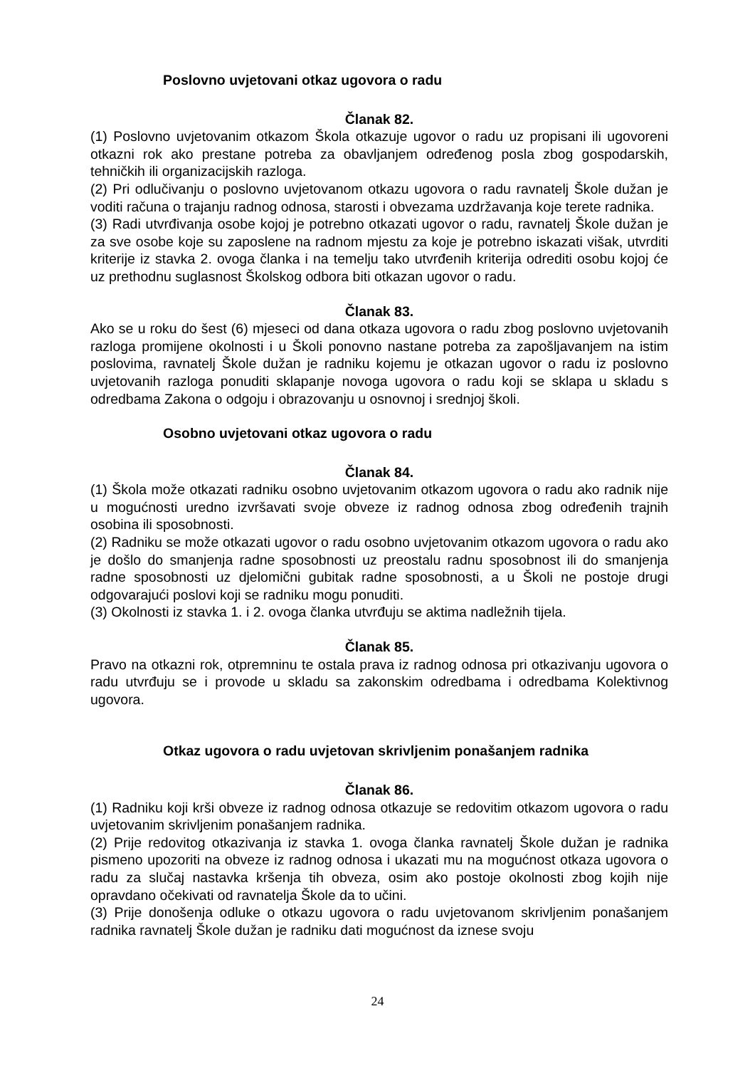Poslovno uvjetovani otkaz ugovora o radu
Članak 82.
(1) Poslovno uvjetovanim otkazom Škola otkazuje ugovor o radu uz propisani ili ugovoreni otkazni rok ako prestane potreba za obavljanjem određenog posla zbog gospodarskih, tehničkih ili organizacijskih razloga.
(2) Pri odlučivanju o poslovno uvjetovanom otkazu ugovora o radu ravnatelj Škole dužan je voditi računa o trajanju radnog odnosa, starosti i obvezama uzdržavanja koje terete radnika.
(3) Radi utvrđivanja osobe kojoj je potrebno otkazati ugovor o radu, ravnatelj Škole dužan je za sve osobe koje su zaposlene na radnom mjestu za koje je potrebno iskazati višak, utvrditi kriterije iz stavka 2. ovoga članka i na temelju tako utvrđenih kriterija odrediti osobu kojoj će uz prethodnu suglasnost Školskog odbora biti otkazan ugovor o radu.
Članak 83.
Ako se u roku do šest (6) mjeseci od dana otkaza ugovora o radu zbog poslovno uvjetovanih razloga promijene okolnosti i u Školi ponovno nastane potreba za zapošljavanjem na istim poslovima, ravnatelj Škole dužan je radniku kojemu je otkazan ugovor o radu iz poslovno uvjetovanih razloga ponuditi sklapanje novoga ugovora o radu koji se sklapa u skladu s odredbama Zakona o odgoju i obrazovanju u osnovnoj i srednjoj školi.
Osobno uvjetovani otkaz ugovora o radu
Članak 84.
(1) Škola može otkazati radniku osobno uvjetovanim otkazom ugovora o radu ako radnik nije u mogućnosti uredno izvršavati svoje obveze iz radnog odnosa zbog određenih trajnih osobina ili sposobnosti.
(2) Radniku se može otkazati ugovor o radu osobno uvjetovanim otkazom ugovora o radu ako je došlo do smanjenja radne sposobnosti uz preostalu radnu sposobnost ili do smanjenja radne sposobnosti uz djelomični gubitak radne sposobnosti, a u Školi ne postoje drugi odgovarajući poslovi koji se radniku mogu ponuditi.
(3) Okolnosti iz stavka 1. i 2. ovoga članka utvrđuju se aktima nadležnih tijela.
Članak 85.
Pravo na otkazni rok, otpremninu te ostala prava iz radnog odnosa pri otkazivanju ugovora o radu utvrđuju se i provode u skladu sa zakonskim odredbama i odredbama Kolektivnog ugovora.
Otkaz ugovora o radu uvjetovan skrivljenim ponašanjem radnika
Članak 86.
(1) Radniku koji krši obveze iz radnog odnosa otkazuje se redovitim otkazom ugovora o radu uvjetovanim skrivljenim ponašanjem radnika.
(2) Prije redovitog otkazivanja iz stavka 1. ovoga članka ravnatelj Škole dužan je radnika pismeno upozoriti na obveze iz radnog odnosa i ukazati mu na mogućnost otkaza ugovora o radu za slučaj nastavka kršenja tih obveza, osim ako postoje okolnosti zbog kojih nije opravdano očekivati od ravnatelja Škole da to učini.
(3) Prije donošenja odluke o otkazu ugovora o radu uvjetovanom skrivljenim ponašanjem radnika ravnatelj Škole dužan je radniku dati mogućnost da iznese svoju
24